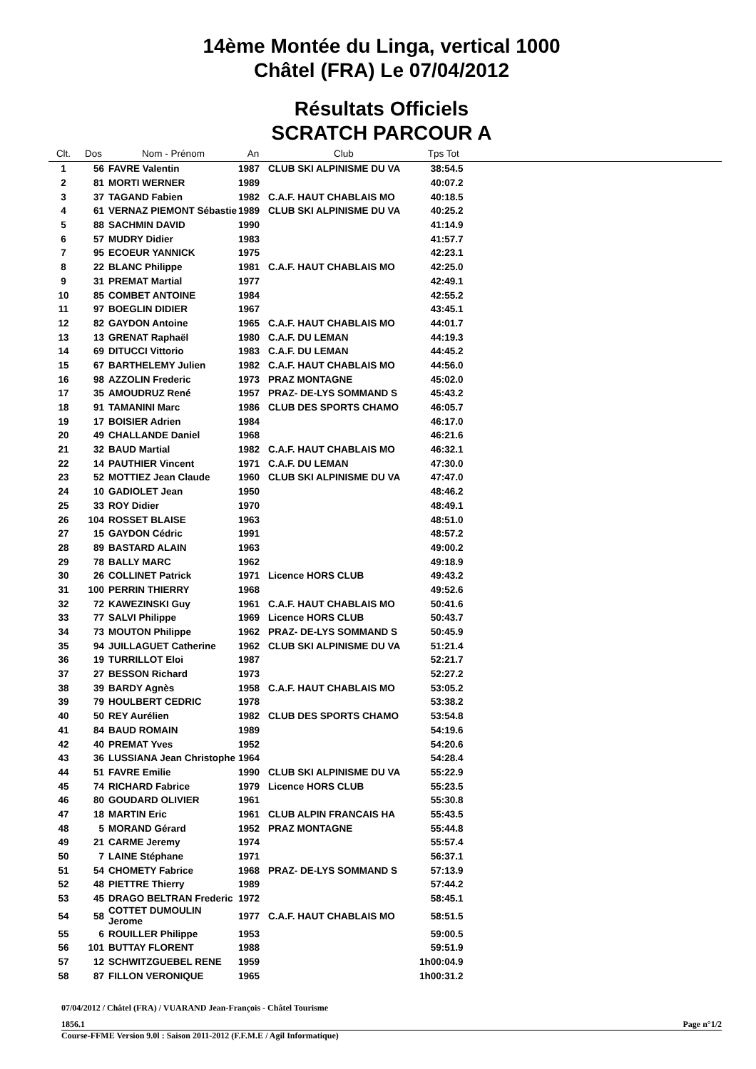14ème Montée du Linga, vertical 1000
Châtel (FRA) Le 07/04/2012
Résultats Officiels
SCRATCH PARCOUR A
| Clt. | Dos | Nom - Prénom | An | Club | Tps Tot | |
| --- | --- | --- | --- | --- | --- | --- |
| 1 | 56 | FAVRE Valentin | 1987 | CLUB SKI ALPINISME DU VA | 38:54.5 | |
| 2 | 81 | MORTI WERNER | 1989 | | 40:07.2 | |
| 3 | 37 | TAGAND Fabien | 1982 | C.A.F. HAUT CHABLAIS MO | 40:18.5 | |
| 4 | 61 | VERNAZ PIEMONT Sébastie | 1989 | CLUB SKI ALPINISME DU VA | 40:25.2 | |
| 5 | 88 | SACHMIN DAVID | 1990 | | 41:14.9 | |
| 6 | 57 | MUDRY Didier | 1983 | | 41:57.7 | |
| 7 | 95 | ECOEUR YANNICK | 1975 | | 42:23.1 | |
| 8 | 22 | BLANC Philippe | 1981 | C.A.F. HAUT CHABLAIS MO | 42:25.0 | |
| 9 | 31 | PREMAT Martial | 1977 | | 42:49.1 | |
| 10 | 85 | COMBET ANTOINE | 1984 | | 42:55.2 | |
| 11 | 97 | BOEGLIN DIDIER | 1967 | | 43:45.1 | |
| 12 | 82 | GAYDON Antoine | 1965 | C.A.F. HAUT CHABLAIS MO | 44:01.7 | |
| 13 | 13 | GRENAT Raphaël | 1980 | C.A.F. DU LEMAN | 44:19.3 | |
| 14 | 69 | DITUCCI Vittorio | 1983 | C.A.F. DU LEMAN | 44:45.2 | |
| 15 | 67 | BARTHELEMY Julien | 1982 | C.A.F. HAUT CHABLAIS MO | 44:56.0 | |
| 16 | 98 | AZZOLIN Frederic | 1973 | PRAZ MONTAGNE | 45:02.0 | |
| 17 | 35 | AMOUDRUZ René | 1957 | PRAZ- DE-LYS SOMMAND S | 45:43.2 | |
| 18 | 91 | TAMANINI Marc | 1986 | CLUB DES SPORTS CHAMO | 46:05.7 | |
| 19 | 17 | BOISIER Adrien | 1984 | | 46:17.0 | |
| 20 | 49 | CHALLANDE Daniel | 1968 | | 46:21.6 | |
| 21 | 32 | BAUD Martial | 1982 | C.A.F. HAUT CHABLAIS MO | 46:32.1 | |
| 22 | 14 | PAUTHIER Vincent | 1971 | C.A.F. DU LEMAN | 47:30.0 | |
| 23 | 52 | MOTTIEZ Jean Claude | 1960 | CLUB SKI ALPINISME DU VA | 47:47.0 | |
| 24 | 10 | GADIOLET Jean | 1950 | | 48:46.2 | |
| 25 | 33 | ROY Didier | 1970 | | 48:49.1 | |
| 26 | 104 | ROSSET BLAISE | 1963 | | 48:51.0 | |
| 27 | 15 | GAYDON Cédric | 1991 | | 48:57.2 | |
| 28 | 89 | BASTARD ALAIN | 1963 | | 49:00.2 | |
| 29 | 78 | BALLY MARC | 1962 | | 49:18.9 | |
| 30 | 26 | COLLINET Patrick | 1971 | Licence HORS CLUB | 49:43.2 | |
| 31 | 100 | PERRIN THIERRY | 1968 | | 49:52.6 | |
| 32 | 72 | KAWEZINSKI Guy | 1961 | C.A.F. HAUT CHABLAIS MO | 50:41.6 | |
| 33 | 77 | SALVI Philippe | 1969 | Licence HORS CLUB | 50:43.7 | |
| 34 | 73 | MOUTON Philippe | 1962 | PRAZ- DE-LYS SOMMAND S | 50:45.9 | |
| 35 | 94 | JUILLAGUET Catherine | 1962 | CLUB SKI ALPINISME DU VA | 51:21.4 | |
| 36 | 19 | TURRILLOT Eloi | 1987 | | 52:21.7 | |
| 37 | 27 | BESSON Richard | 1973 | | 52:27.2 | |
| 38 | 39 | BARDY Agnès | 1958 | C.A.F. HAUT CHABLAIS MO | 53:05.2 | |
| 39 | 79 | HOULBERT CEDRIC | 1978 | | 53:38.2 | |
| 40 | 50 | REY Aurélien | 1982 | CLUB DES SPORTS CHAMO | 53:54.8 | |
| 41 | 84 | BAUD ROMAIN | 1989 | | 54:19.6 | |
| 42 | 40 | PREMAT Yves | 1952 | | 54:20.6 | |
| 43 | 36 | LUSSIANA Jean Christophe | 1964 | | 54:28.4 | |
| 44 | 51 | FAVRE Emilie | 1990 | CLUB SKI ALPINISME DU VA | 55:22.9 | |
| 45 | 74 | RICHARD Fabrice | 1979 | Licence HORS CLUB | 55:23.5 | |
| 46 | 80 | GOUDARD OLIVIER | 1961 | | 55:30.8 | |
| 47 | 18 | MARTIN Eric | 1961 | CLUB ALPIN FRANCAIS HA | 55:43.5 | |
| 48 | 5 | MORAND Gérard | 1952 | PRAZ MONTAGNE | 55:44.8 | |
| 49 | 21 | CARME Jeremy | 1974 | | 55:57.4 | |
| 50 | 7 | LAINE Stéphane | 1971 | | 56:37.1 | |
| 51 | 54 | CHOMETY Fabrice | 1968 | PRAZ- DE-LYS SOMMAND S | 57:13.9 | |
| 52 | 48 | PIETTRE Thierry | 1989 | | 57:44.2 | |
| 53 | 45 | DRAGO BELTRAN Frederic | 1972 | | 58:45.1 | |
| 54 | 58 | COTTET DUMOULIN Jerome | 1977 | C.A.F. HAUT CHABLAIS MO | 58:51.5 | |
| 55 | 6 | ROUILLER Philippe | 1953 | | 59:00.5 | |
| 56 | 101 | BUTTAY FLORENT | 1988 | | 59:51.9 | |
| 57 | 12 | SCHWITZGUEBEL RENE | 1959 | | 1h00:04.9 | |
| 58 | 87 | FILLON VERONIQUE | 1965 | | 1h00:31.2 | |
07/04/2012 / Châtel (FRA) / VUARAND Jean-François - Châtel Tourisme
1856.1 Page n°1/2
Course-FFME Version 9.0l : Saison 2011-2012 (F.F.M.E / Agil Informatique)